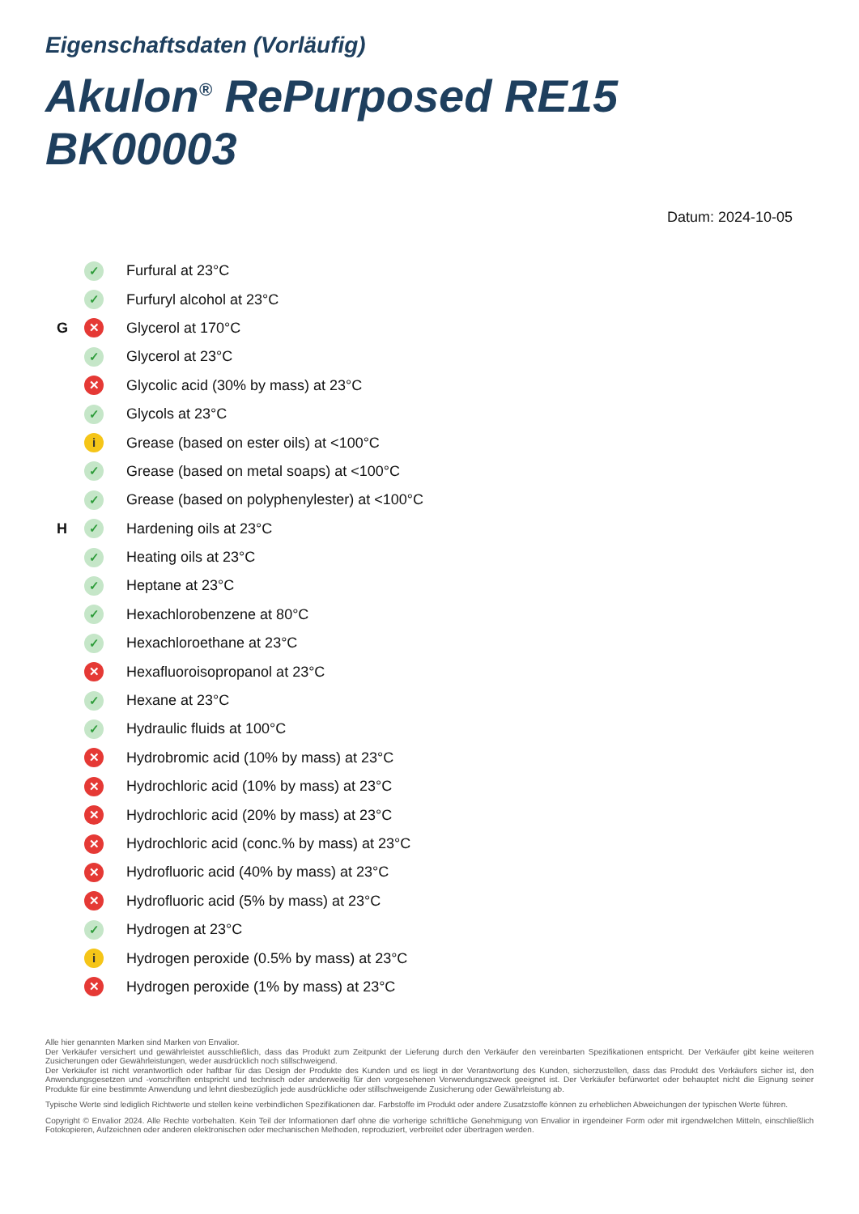Eigenschaftsdaten (Vorläufig)
Akulon<sup>®</sup> RePurposed RE15 BK00003
Datum: 2024-10-05
| | ✓ | Furfural at 23°C |
| | ✓ | Furfuryl alcohol at 23°C |
| G | ✕ | Glycerol at 170°C |
| | ✓ | Glycerol at 23°C |
| | ✕ | Glycolic acid (30% by mass) at 23°C |
| | ✓ | Glycols at 23°C |
| | i | Grease (based on ester oils) at <100°C |
| | ✓ | Grease (based on metal soaps) at <100°C |
| | ✓ | Grease (based on polyphenylester) at <100°C |
| H | ✓ | Hardening oils at 23°C |
| | ✓ | Heating oils at 23°C |
| | ✓ | Heptane at 23°C |
| | ✓ | Hexachlorobenzene at 80°C |
| | ✓ | Hexachloroethane at 23°C |
| | ✕ | Hexafluoroisopropanol at 23°C |
| | ✓ | Hexane at 23°C |
| | ✓ | Hydraulic fluids at 100°C |
| | ✕ | Hydrobromic acid (10% by mass) at 23°C |
| | ✕ | Hydrochloric acid (10% by mass) at 23°C |
| | ✕ | Hydrochloric acid (20% by mass) at 23°C |
| | ✕ | Hydrochloric acid (conc.% by mass) at 23°C |
| | ✕ | Hydrofluoric acid (40% by mass) at 23°C |
| | ✕ | Hydrofluoric acid (5% by mass) at 23°C |
| | ✓ | Hydrogen at 23°C |
| | i | Hydrogen peroxide (0.5% by mass) at 23°C |
| | ✕ | Hydrogen peroxide (1% by mass) at 23°C |
Alle hier genannten Marken sind Marken von Envalior.
Der Verkäufer versichert und gewährleistet ausschließlich, dass das Produkt zum Zeitpunkt der Lieferung durch den Verkäufer den vereinbarten Spezifikationen entspricht. Der Verkäufer gibt keine weiteren Zusicherungen oder Gewährleistungen, weder ausdrücklich noch stillschweigend.
Der Verkäufer ist nicht verantwortlich oder haftbar für das Design der Produkte des Kunden und es liegt in der Verantwortung des Kunden, sicherzustellen, dass das Produkt des Verkäufers sicher ist, den Anwendungsgesetzen und -vorschriften entspricht und technisch oder anderweitig für den vorgesehenen Verwendungszweck geeignet ist. Der Verkäufer befürwortet oder behauptet nicht die Eignung seiner Produkte für eine bestimmte Anwendung und lehnt diesbezüglich jede ausdrückliche oder stillschweigende Zusicherung oder Gewährleistung ab.
Typische Werte sind lediglich Richtwerte und stellen keine verbindlichen Spezifikationen dar. Farbstoffe im Produkt oder andere Zusatzstoffe können zu erheblichen Abweichungen der typischen Werte führen.
Copyright © Envalior 2024. Alle Rechte vorbehalten. Kein Teil der Informationen darf ohne die vorherige schriftliche Genehmigung von Envalior in irgendeiner Form oder mit irgendwelchen Mitteln, einschließlich Fotokopieren, Aufzeichnen oder anderen elektronischen oder mechanischen Methoden, reproduziert, verbreitet oder übertragen werden.